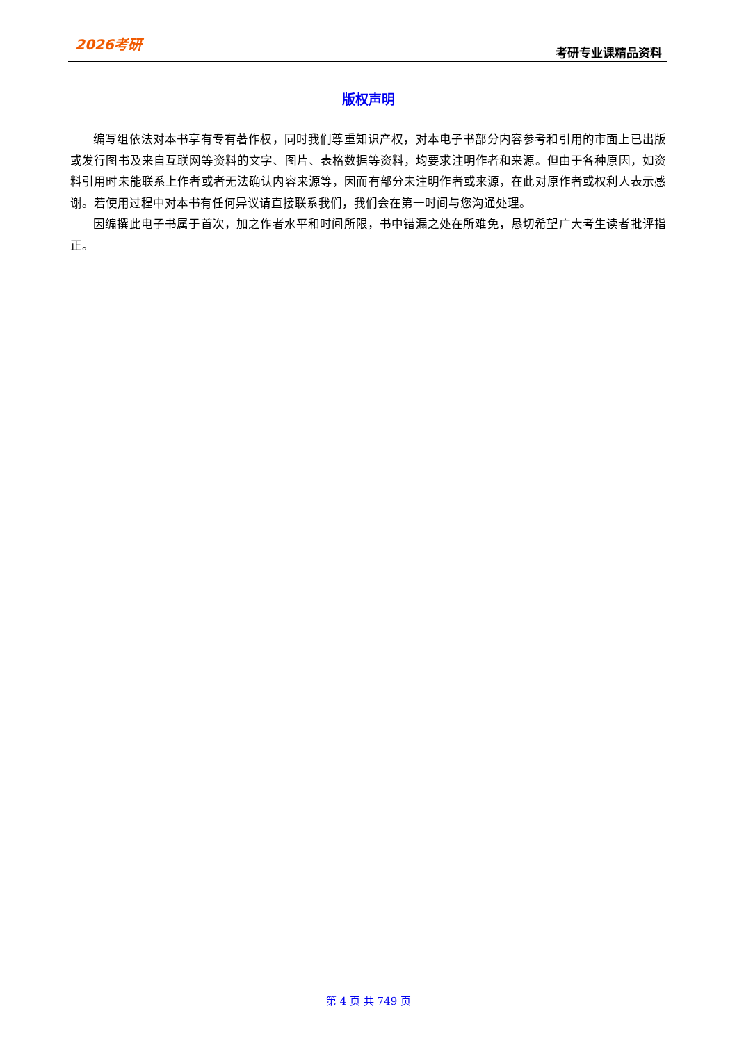2026考研
考研专业课精品资料
版权声明
编写组依法对本书享有专有著作权，同时我们尊重知识产权，对本电子书部分内容参考和引用的市面上已出版或发行图书及来自互联网等资料的文字、图片、表格数据等资料，均要求注明作者和来源。但由于各种原因，如资料引用时未能联系上作者或者无法确认内容来源等，因而有部分未注明作者或来源，在此对原作者或权利人表示感谢。若使用过程中对本书有任何异议请直接联系我们，我们会在第一时间与您沟通处理。
因编撰此电子书属于首次，加之作者水平和时间所限，书中错漏之处在所难免，恳切希望广大考生读者批评指正。
第 4 页 共 749 页